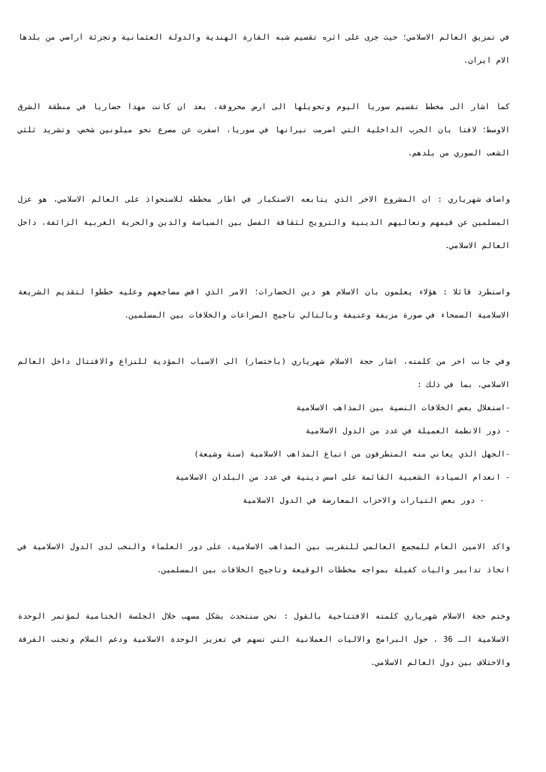في تمزيق العالم الاسلامي؛ حيث جرى على اثره تقسيم شبه القارة الهندية والدولة العثمانية وتجزئة اراضي من بلدها الام ايران.
كما اشار الى مخطط تقسيم سوريا اليوم وتحويلها الى ارض محروقة، بعد ان كانت مهدا حضاريا في منطقة الشرق الاوسط؛ لافتا بان الحرب الداخلية التي اضرمت نيرانها في سوريا، اسفرت عن مصرع نحو ميلونين شخص، وتشريد ثلثي الشعب السوري من بلدهم.
واضاف شهرياري : ان المشروع الاخر الذي يتابعه الاستكبار في اطار مخططه للاستحواذ على العالم الاسلامي، هو عزل المسلمين عن قيمهم وتعاليهم الدينية والترويج لثقافة الفصل بين السياسة والدين والحرية الغربية الزائفة، داخل العالم الاسلامي.
واستطرد قائلا : هؤلاء يعلمون بان الاسلام هو دين الحضارات؛ الامر الذي اقض مضاجعهم وعليه خططوا لتقديم الشريعة الاسلامية السمحاء في صورة مزيفة وعنيفة وبالتالي تاجيج الصراعات والخلافات بين المسلمين.
وفي جانب اخر من كلمته، اشار حجة الاسلام شهرياري (باختصار) الى الاسباب المؤدية للنزاع والاقتتال داخل العالم الاسلامي، بما في ذلك :
-استغلال بعض الخلافات النصية بين المذاهب الاسلامية
- دور الانظمة العميلة في عدد من الدول الاسلامية
-الجهل الذي يعاني منه المتطرفون من اتباع المذاهب الاسلامية (سنة وشيعة)
- انعدام السيادة الشعبية القائمة على اسس دينية في عدد من البلدان الاسلامية
- دور بعض التيارات والاحزاب المعارضة في الدول الاسلامية
واكد الامين العام للمجمع العالمي للتقريب بين المذاهب الاسلامية، على دور العلماء والنخب لدى الدول الاسلامية في اتخاذ تدابير واليات كفيلة بمواجه مخططات الوقيعة وتاجيج الخلافات بين المسلمين.
وختم حجة الاسلام شهرياري كلمته الافتتاحية بالقول : نحن سنتحدث بشكل مسهب خلال الجلسة الختامية لمؤتمر الوحدة الاسلامية الـ 36 ، حول البرامج والاليات العملانية التي تسهم في تعزيز الوحدة الاسلامية ودعم السلام وتجنب الفرقة والاختلاف بين دول العالم الاسلامي.